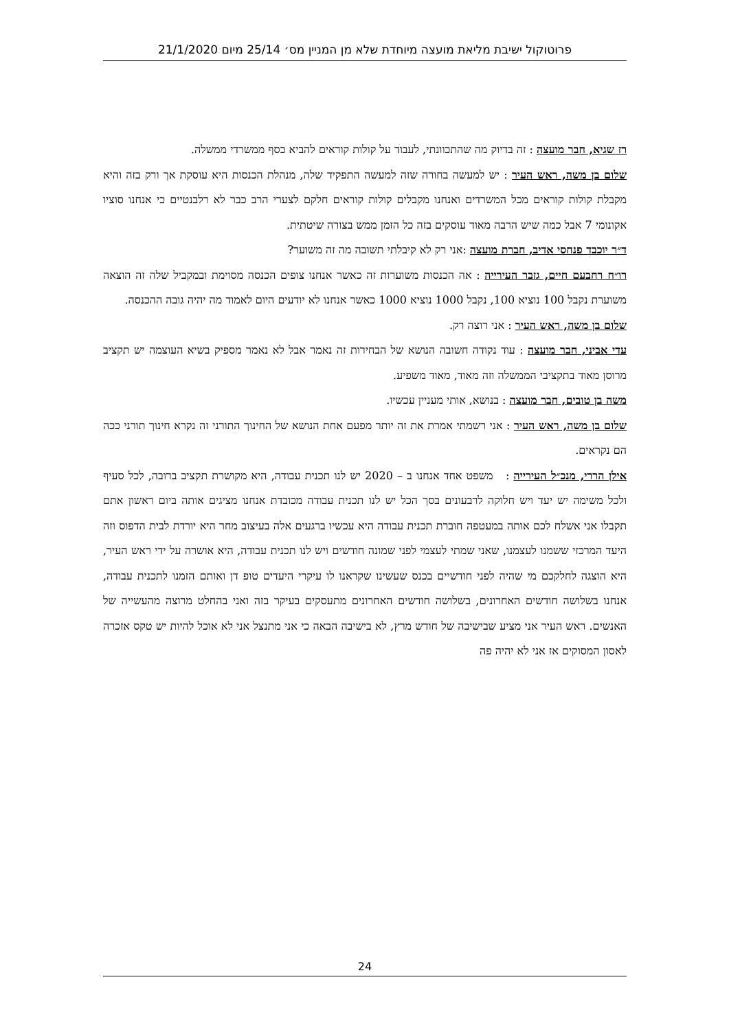פרוטוקול ישיבת מליאת מועצה מיוחדת שלא מן המניין מס׳ 25/14 מיום 21/1/2020
רז שגיא, חבר מועצה : זה בדיוק מה שהתכוונתי, לעבוד על קולות קוראים להביא כסף ממשרדי ממשלה.
שלום בן משה, ראש העיר : יש למעשה בחורה שזה למעשה התפקיד שלה, מנהלת הכנסות היא עוסקת אך ורק בזה והיא מקבלת קולות קוראים מכל המשרדים ואנחנו מקבלים קולות קוראים חלקם לצערי הרב כבר לא רלבנטיים כי אנחנו סוציו אקונומי 7 אבל כמה שיש הרבה מאוד עוסקים בזה כל הזמן ממש בצורה שיטתית.
ד״ר יוכבד פנחסי אדיב, חברת מועצה :אני רק לא קיבלתי תשובה מה זה משוער?
רו״ח רחבעם חיים, גזבר העירייה : אה הכנסות משוערות זה כאשר אנחנו צופים הכנסה מסוימת ובמקביל שלה זה הוצאה משוערת נקבל 100 נוציא 100, נקבל 1000 נוציא 1000 כאשר אנחנו לא יודעים היום לאמוד מה יהיה גובה ההכנסה.
שלום בן משה, ראש העיר : אני רוצה רק.
עדי אביני, חבר מועצה : עוד נקודה חשובה הנושא של הבחירות זה נאמר אבל לא נאמר מספיק בשיא העוצמה יש תקציב מרוסן מאוד בתקציבי הממשלה וזה מאוד, מאוד משפיע.
משה בן טובים, חבר מועצה : בנושא, אותי מעניין עכשיו.
שלום בן משה, ראש העיר : אני רשמתי אמרת את זה יותר מפעם אחת הנושא של החינוך התורני זה נקרא חינוך תורני ככה הם נקראים.
אילן הררי, מנכ״ל העירייה : משפט אחד אנחנו ב – 2020 יש לנו תכנית עבודה, היא מקושרת תקציב ברובה, לכל סעיף ולכל משימה יש יעד ויש חלוקה לרבעונים בסך הכל יש לנו תכנית עבודה מכובדת אנחנו מציגים אותה ביום ראשון אתם תקבלו אני אשלח לכם אותה במעטפה חוברת תכנית עבודה היא עכשיו ברגעים אלה בעיצוב מחר היא יורדת לבית הדפוס וזה היעד המרכזי ששמנו לעצמנו, שאני שמתי לעצמי לפני שמונה חודשים ויש לנו תכנית עבודה, היא אושרה על ידי ראש העיר, היא הוצגה לחלקכם מי שהיה לפני חודשיים בכנס שעשינו שקראנו לו עיקרי היעדים טופ דן ואותם הזמנו לתכנית עבודה, אנחנו בשלושה חודשים האחרונים, בשלושה חודשים האחרונים מתעסקים בעיקר בזה ואני בהחלט מרוצה מהעשייה של האנשים. ראש העיר אני מציע שבישיבה של חודש מרץ, לא בישיבה הבאה כי אני מתנצל אני לא אוכל להיות יש טקס אזכרה לאסון המסוקים אז אני לא יהיה פה
24